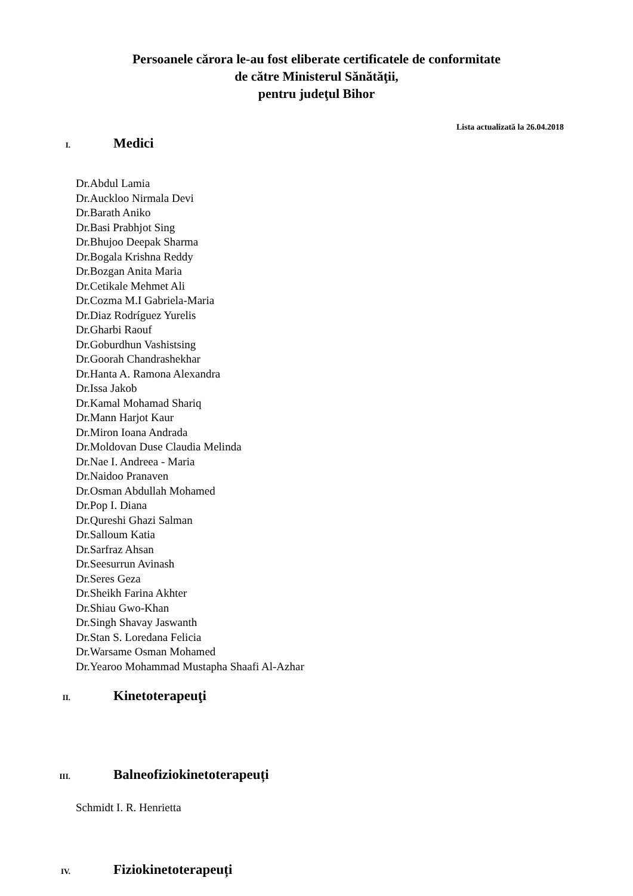Persoanele cărora le-au fost eliberate certificatele de conformitate
de către Ministerul Sănătăţii,
pentru judeţul Bihor
Lista actualizată la 26.04.2018
I.
Medici
Dr.Abdul Lamia
Dr.Auckloo Nirmala Devi
Dr.Barath Aniko
Dr.Basi Prabhjot Sing
Dr.Bhujoo Deepak Sharma
Dr.Bogala Krishna Reddy
Dr.Bozgan Anita Maria
Dr.Cetikale Mehmet Ali
Dr.Cozma M.I Gabriela-Maria
Dr.Diaz Rodríguez Yurelis
Dr.Gharbi Raouf
Dr.Goburdhun Vashistsing
Dr.Goorah Chandrashekhar
Dr.Hanta A. Ramona Alexandra
Dr.Issa Jakob
Dr.Kamal Mohamad Shariq
Dr.Mann Harjot Kaur
Dr.Miron Ioana Andrada
Dr.Moldovan Duse Claudia Melinda
Dr.Nae I. Andreea - Maria
Dr.Naidoo Pranaven
Dr.Osman Abdullah Mohamed
Dr.Pop I. Diana
Dr.Qureshi Ghazi Salman
Dr.Salloum Katia
Dr.Sarfraz Ahsan
Dr.Seesurrun Avinash
Dr.Seres Geza
Dr.Sheikh Farina Akhter
Dr.Shiau Gwo-Khan
Dr.Singh Shavay Jaswanth
Dr.Stan S. Loredana Felicia
Dr.Warsame Osman Mohamed
Dr.Yearoo Mohammad Mustapha Shaafi Al-Azhar
II.
Kinetoterapeuţi
III.
Balneofiziokinetoterapeuți
Schmidt I. R. Henrietta
IV.
Fiziokinetoterapeuți